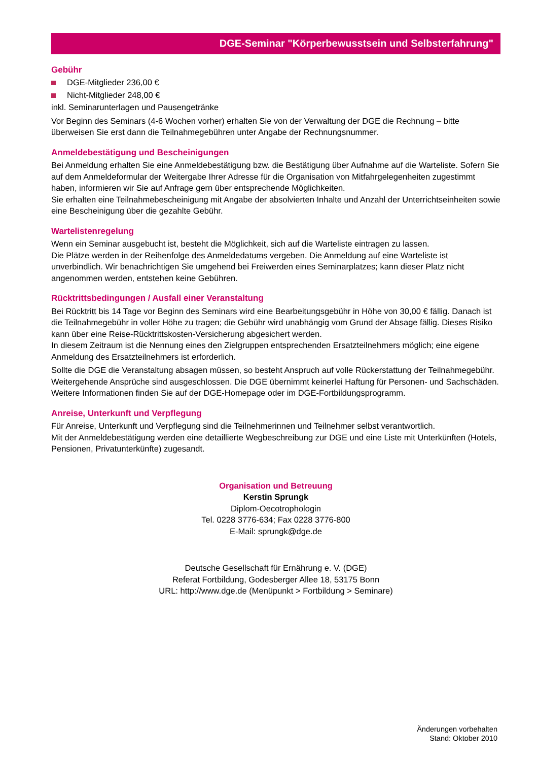DGE-Seminar "Körperbewusstsein und Selbsterfahrung"
Gebühr
DGE-Mitglieder 236,00 €
Nicht-Mitglieder 248,00 €
inkl. Seminarunterlagen und Pausengetränke
Vor Beginn des Seminars (4-6 Wochen vorher) erhalten Sie von der Verwaltung der DGE die Rechnung – bitte überweisen Sie erst dann die Teilnahmegebühren unter Angabe der Rechnungsnummer.
Anmeldebestätigung und Bescheinigungen
Bei Anmeldung erhalten Sie eine Anmeldebestätigung bzw. die Bestätigung über Aufnahme auf die Warteliste. Sofern Sie auf dem Anmeldeformular der Weitergabe Ihrer Adresse für die Organisation von Mitfahrgelegen­heiten zugestimmt haben, informieren wir Sie auf Anfrage gern über entsprechende Möglichkeiten.
Sie erhalten eine Teilnahmebescheinigung mit Angabe der absolvierten Inhalte und Anzahl der Unterrichts­einheiten sowie eine Bescheinigung über die gezahlte Gebühr.
Wartelistenregelung
Wenn ein Seminar ausgebucht ist, besteht die Möglichkeit, sich auf die Warteliste eintragen zu lassen.
Die Plätze werden in der Reihenfolge des Anmeldedatums vergeben. Die Anmeldung auf eine Warteliste ist unverbindlich. Wir benachrichtigen Sie umgehend bei Freiwerden eines Seminarplatzes; kann dieser Platz nicht angenommen werden, entstehen keine Gebühren.
Rücktrittsbedingungen / Ausfall einer Veranstaltung
Bei Rücktritt bis 14 Tage vor Beginn des Seminars wird eine Bearbeitungsgebühr in Höhe von 30,00 € fällig. Danach ist die Teilnahmegebühr in voller Höhe zu tragen; die Gebühr wird unabhängig vom Grund der Absage fällig. Dieses Risiko kann über eine Reise-Rücktrittskosten-Versicherung abgesichert werden.
In diesem Zeitraum ist die Nennung eines den Zielgruppen entsprechenden Ersatzteilnehmers möglich; eine eigene Anmeldung des Ersatzteilnehmers ist erforderlich.
Sollte die DGE die Veranstaltung absagen müssen, so besteht Anspruch auf volle Rückerstattung der Teilnahme­gebühr. Weitergehende Ansprüche sind ausgeschlossen. Die DGE übernimmt keinerlei Haftung für Personen- und Sachschäden. Weitere Informationen finden Sie auf der DGE-Homepage oder im DGE-Fortbildungsprogramm.
Anreise, Unterkunft und Verpflegung
Für Anreise, Unterkunft und Verpflegung sind die Teilnehmerinnen und Teilnehmer selbst verantwortlich.
Mit der Anmeldebestätigung werden eine detaillierte Wegbeschreibung zur DGE und eine Liste mit Unterkünften (Hotels, Pensionen, Privatunterkünfte) zugesandt.
Organisation und Betreuung
Kerstin Sprungk
Diplom-Oecotrophologin
Tel. 0228 3776-634; Fax 0228 3776-800
E-Mail: sprungk@dge.de
Deutsche Gesellschaft für Ernährung e. V. (DGE)
Referat Fortbildung, Godesberger Allee 18, 53175 Bonn
URL: http://www.dge.de (Menüpunkt > Fortbildung > Seminare)
Änderungen vorbehalten
Stand: Oktober 2010